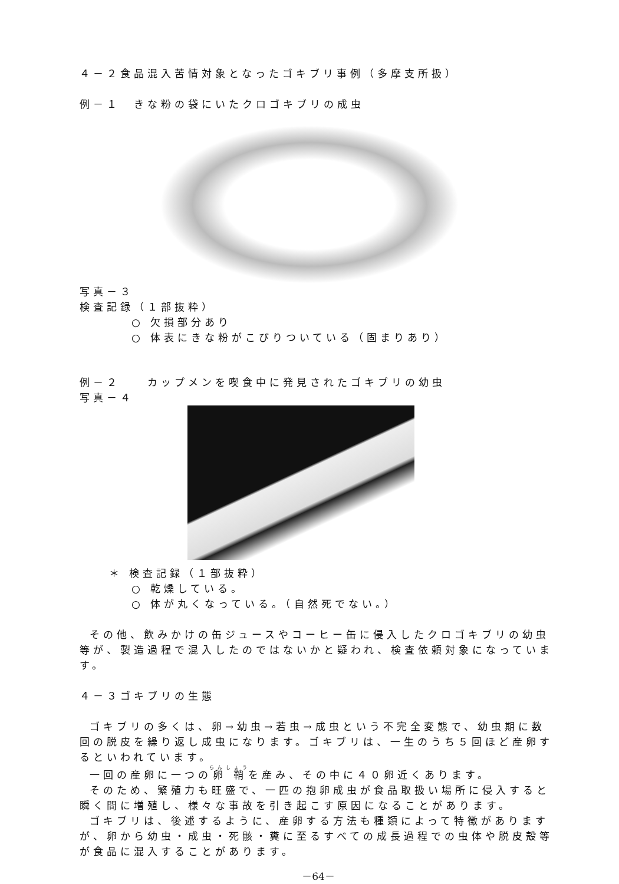４－２食品混入苦情対象となったゴキブリ事例（多摩支所扱）
例－１　きな粉の袋にいたクロゴキブリの成虫
写真－３
検査記録（１部抜粋）
○ 欠損部分あり
○ 体表にきな粉がこびりついている（固まりあり）
例－２　　カップメンを喫食中に発見されたゴキブリの幼虫
写真－４
＊ 検査記録（１部抜粋）
○ 乾燥している。
○ 体が丸くなっている。（自然死でない。）
その他、飲みかけの缶ジュースやコーヒー缶に侵入したクロゴキブリの幼虫等が、製造過程で混入したのではないかと疑われ、検査依頼対象になっています。
４－３ゴキブリの生態
ゴキブリの多くは、卵→幼虫→若虫→成虫という不完全変態で、幼虫期に数回の脱皮を繰り返し成虫になります。ゴキブリは、一生のうち５回ほど産卵するといわれています。
一回の産卵に一つの卵鞘を産み、その中に４０卵近くあります。
そのため、繁殖力も旺盛で、一匹の抱卵成虫が食品取扱い場所に侵入すると瞬く間に増殖し、様々な事故を引き起こす原因になることがあります。
ゴキブリは、後述するように、産卵する方法も種類によって特徴がありますが、卵から幼虫・成虫・死骸・糞に至るすべての成長過程での虫体や脱皮殻等が食品に混入することがあります。
－64－